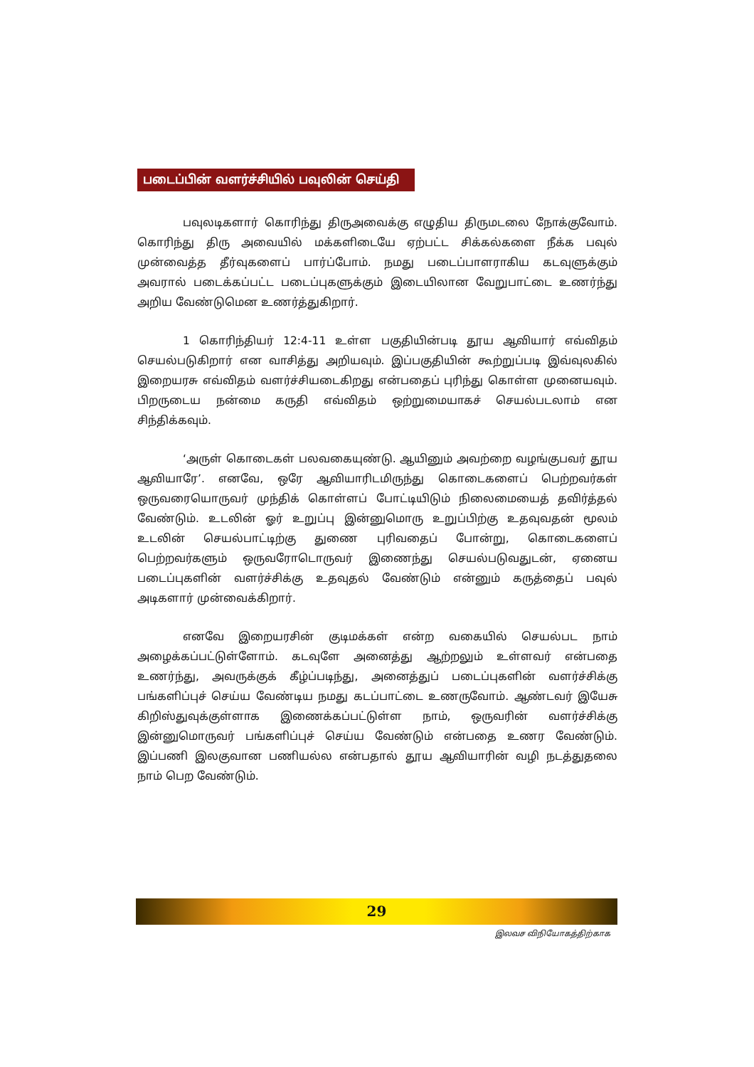படைப்பின் வளர்ச்சியில் பவுலின் செய்தி
பவுலடிகளார் கொரிந்து திருஅவைக்கு எழுதிய திருமடலை நோக்குவோம். கொரிந்து திரு அவையில் மக்களிடையே ஏற்பட்ட சிக்கல்களை நீக்க பவுல் முன்வைத்த தீர்வுகளைப் பார்ப்போம். நமது படைப்பாளராகிய கடவுளுக்கும் அவரால் படைக்கப்பட்ட படைப்புகளுக்கும் இடையிலான வேறுபாட்டை உணர்ந்து அறிய வேண்டுமென உணர்த்துகிறார்.
1 கொரிந்தியர் 12:4-11 உள்ள பகுதியின்படி தூய ஆவியார் எவ்விதம் செயல்படுகிறார் என வாசித்து அறியவும். இப்பகுதியின் கூற்றுப்படி இவ்வுலகில் இறையரசு எவ்விதம் வளர்ச்சியடைகிறது என்பதைப் புரிந்து கொள்ள முனையவும். பிறருடைய நன்மை கருதி எவ்விதம் ஒற்றுமையாகச் செயல்படலாம் என சிந்திக்கவும்.
‘அருள் கொடைகள் பலவகையுண்டு. ஆயினும் அவற்றை வழங்குபவர் தூய ஆவியாரே’. எனவே, ஒரே ஆவியாரிடமிருந்து கொடைகளைப் பெற்றவர்கள் ஒருவரையொருவர் முந்திக் கொள்ளப் போட்டியிடும் நிலைமையைத் தவிர்த்தல் வேண்டும். உடலின் ஓர் உறுப்பு இன்னுமொரு உறுப்பிற்கு உதவுவதன் மூலம் உடலின் செயல்பாட்டிற்கு துணை புரிவதைப் போன்று, கொடைகளைப் பெற்றவர்களும் ஒருவரோடொருவர் இணைந்து செயல்படுவதுடன், ஏனைய படைப்புகளின் வளர்ச்சிக்கு உதவுதல் வேண்டும் என்னும் கருத்தைப் பவுல் அடிகளார் முன்வைக்கிறார்.
எனவே இறையரசின் குடிமக்கள் என்ற வகையில் செயல்பட நாம் அழைக்கப்பட்டுள்ளோம். கடவுளே அனைத்து ஆற்றலும் உள்ளவர் என்பதை உணர்ந்து, அவருக்குக் கீழ்ப்படிந்து, அனைத்துப் படைப்புகளின் வளர்ச்சிக்கு பங்களிப்புச் செய்ய வேண்டிய நமது கடப்பாட்டை உணருவோம். ஆண்டவர் இயேசு கிறிஸ்துவுக்குள்ளாக இணைக்கப்பட்டுள்ள நாம், ஒருவரின் வளர்ச்சிக்கு இன்னுமொருவர் பங்களிப்புச் செய்ய வேண்டும் என்பதை உணர வேண்டும். இப்பணி இலகுவான பணியல்ல என்பதால் தூய ஆவியாரின் வழி நடத்துதலை நாம் பெற வேண்டும்.
29
இலவச விநியோகத்திற்காக